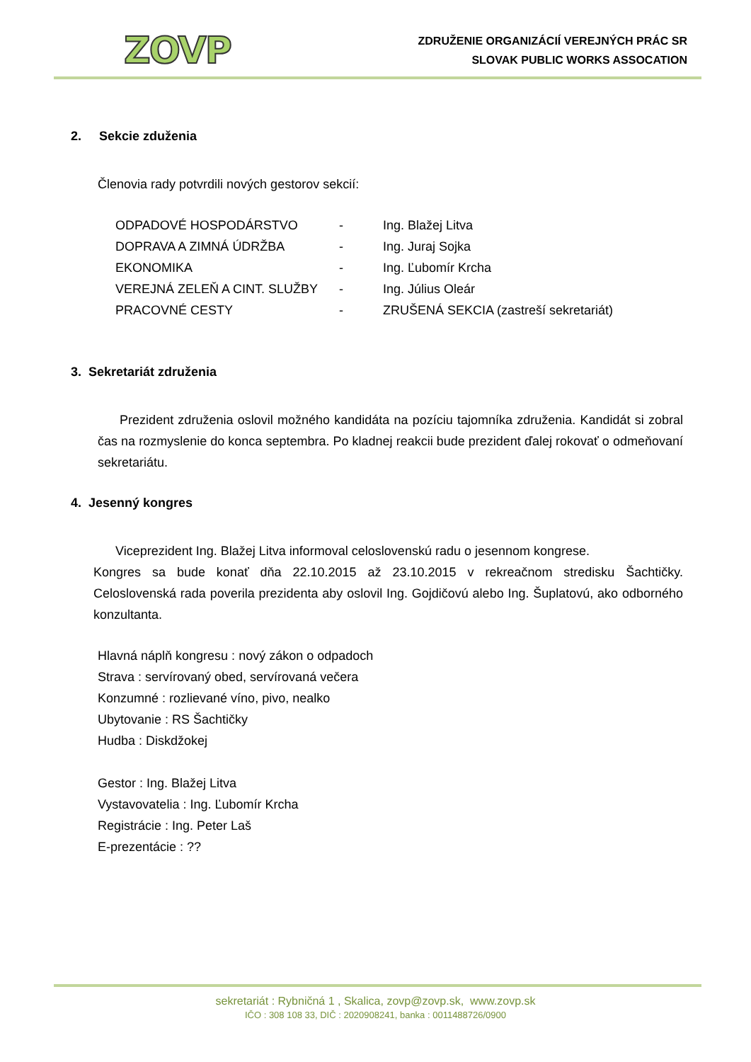ZOVP
ZDRUŽENIE ORGANIZÁCIÍ VEREJNÝCH PRÁC SR
SLOVAK PUBLIC WORKS ASSOCATION
2. Sekcie zduženia
Členovia rady potvrdili nových gestorov sekcií:
| ODPADOVÉ HOSPODÁRSTVO | - | Ing. Blažej Litva |
| DOPRAVA A ZIMNÁ ÚDRŽBA | - | Ing. Juraj Sojka |
| EKONOMIKA | - | Ing. Ľubomír Krcha |
| VEREJNÁ ZELEŇ A CINT. SLUŽBY | - | Ing. Július Oleár |
| PRACOVNÉ CESTY | - | ZRUŠENÁ SEKCIA (zastreší sekretariát) |
3. Sekretariát združenia
Prezident združenia oslovil možného kandidáta na pozíciu tajomníka združenia. Kandidát si zobral čas na rozmyslenie do konca septembra. Po kladnej reakcii bude prezident ďalej rokovať o odmeňovaní sekretariátu.
4. Jesenný kongres
Viceprezident Ing. Blažej Litva informoval celoslovenskú radu o jesennom kongrese.
Kongres sa bude konať dňa 22.10.2015 až 23.10.2015 v rekreačnom stredisku Šachtičky. Celoslovenská rada poverila prezidenta aby oslovil Ing. Gojdičovú alebo Ing. Šuplatovú, ako odborného konzultanta.
Hlavná náplň kongresu : nový zákon o odpadoch
Strava : servírovaný obed, servírovaná večera
Konzumné : rozlievané víno, pivo, nealko
Ubytovanie : RS Šachtičky
Hudba : Diskdžokej
Gestor : Ing. Blažej Litva
Vystavovatelia : Ing. Ľubomír Krcha
Registrácie : Ing. Peter Laš
E-prezentácie : ??
sekretariát : Rybničná 1 , Skalica, zovp@zovp.sk, www.zovp.sk
IČO : 308 108 33, DIČ : 2020908241, banka : 0011488726/0900